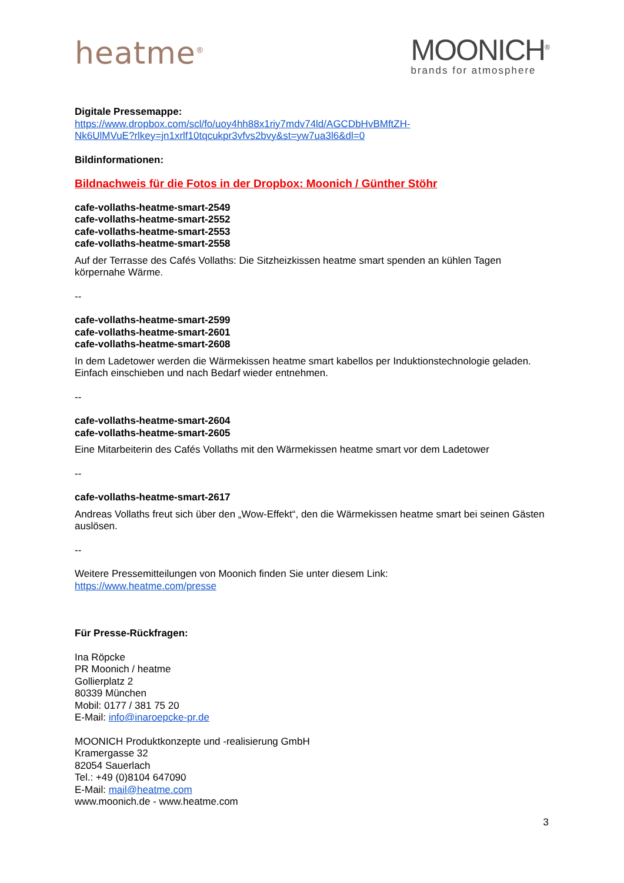heatme<sup>®</sup>
MOONICH<sup>®</sup>
brands for atmosphere
Digitale Pressemappe:
https://www.dropbox.com/scl/fo/uoy4hh88x1riy7mdv74ld/AGCDbHvBMftZH-
Nk6UlMVuE?rlkey=jn1xrlf10tqcukpr3vfvs2bvy&st=yw7ua3l6&dl=0
Bildinformationen:
Bildnachweis für die Fotos in der Dropbox: Moonich / Günther Stöhr
cafe-vollaths-heatme-smart-2549
cafe-vollaths-heatme-smart-2552
cafe-vollaths-heatme-smart-2553
cafe-vollaths-heatme-smart-2558
Auf der Terrasse des Cafés Vollaths: Die Sitzheizkissen heatme smart spenden an kühlen Tagen körpernahe Wärme.
--
cafe-vollaths-heatme-smart-2599
cafe-vollaths-heatme-smart-2601
cafe-vollaths-heatme-smart-2608
In dem Ladetower werden die Wärmekissen heatme smart kabellos per Induktionstechnologie geladen. Einfach einschieben und nach Bedarf wieder entnehmen.
--
cafe-vollaths-heatme-smart-2604
cafe-vollaths-heatme-smart-2605
Eine Mitarbeiterin des Cafés Vollaths mit den Wärmekissen heatme smart vor dem Ladetower
--
cafe-vollaths-heatme-smart-2617
Andreas Vollaths freut sich über den „Wow-Effekt“, den die Wärmekissen heatme smart bei seinen Gästen auslösen.
--
Weitere Pressemitteilungen von Moonich finden Sie unter diesem Link:
https://www.heatme.com/presse
Für Presse-Rückfragen:
Ina Röpcke
PR Moonich / heatme
Gollierplatz 2
80339 München
Mobil: 0177 / 381 75 20
E-Mail: info@inaroepcke-pr.de
MOONICH Produktkonzepte und -realisierung GmbH
Kramergasse 32
82054 Sauerlach
Tel.: +49 (0)8104 647090
E-Mail: mail@heatme.com
www.moonich.de - www.heatme.com
3